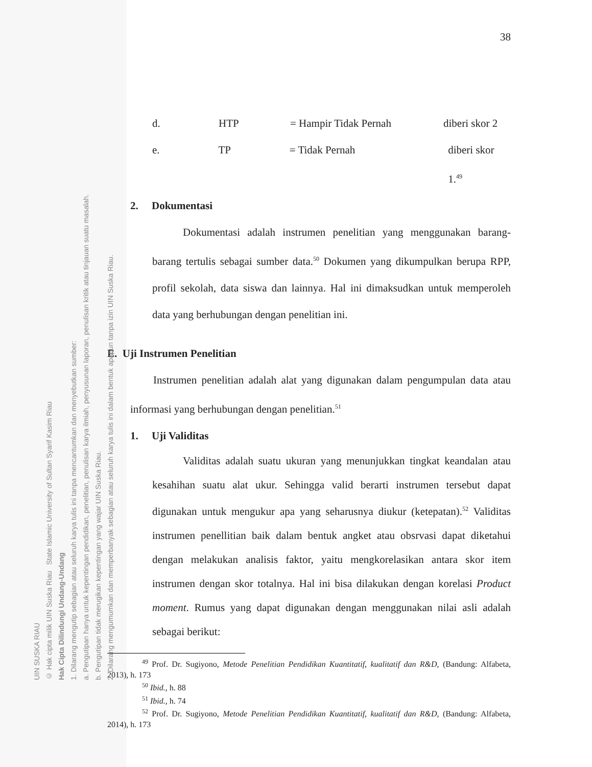38
d. HTP = Hampir Tidak Pernah diberi skor 2
e. TP = Tidak Pernah diberi skor 1.<sup>49</sup>
2. Dokumentasi
Dokumentasi adalah instrumen penelitian yang menggunakan barang-barang tertulis sebagai sumber data.<sup>50</sup> Dokumen yang dikumpulkan berupa RPP, profil sekolah, data siswa dan lainnya. Hal ini dimaksudkan untuk memperoleh data yang berhubungan dengan penelitian ini.
E. Uji Instrumen Penelitian
Instrumen penelitian adalah alat yang digunakan dalam pengumpulan data atau informasi yang berhubungan dengan penelitian.<sup>51</sup>
1. Uji Validitas
Validitas adalah suatu ukuran yang menunjukkan tingkat keandalan atau kesahihan suatu alat ukur. Sehingga valid berarti instrumen tersebut dapat digunakan untuk mengukur apa yang seharusnya diukur (ketepatan).<sup>52</sup> Validitas instrumen penellitian baik dalam bentuk angket atau obsrvasi dapat diketahui dengan melakukan analisis faktor, yaitu mengkorelasikan antara skor item instrumen dengan skor totalnya. Hal ini bisa dilakukan dengan korelasi Product moment. Rumus yang dapat digunakan dengan menggunakan nilai asli adalah sebagai berikut:
<sup>49</sup> Prof. Dr. Sugiyono, Metode Penelitian Pendidikan Kuantitatif, kualitatif dan R&D, (Bandung: Alfabeta, 2013), h. 173
<sup>50</sup> Ibid., h. 88
<sup>51</sup> Ibid., h. 74
<sup>52</sup> Prof. Dr. Sugiyono, Metode Penelitian Pendidikan Kuantitatif, kualitatif dan R&D, (Bandung: Alfabeta, 2014), h. 173
UIN SUSKA RIAU
© Hak cipta milik UIN Suska Riau State Islamic University of Sultan Syarif Kasim Riau
Hak Cipta Dilindungi Undang-Undang
1. Dilarang mengutip sebagian atau seluruh karya tulis ini tanpa mencantumkan dan menyebutkan sumber:
a. Pengutipan hanya untuk kepentingan pendidikan, penelitian, penulisan karya ilmiah, penyusunan laporan, penulisan kritik atau tinjauan suatu masalah.
b. Pengutipan tidak merugikan kepentingan yang wajar UIN Suska Riau.
2. Dilarang mengumumkan dan memperbanyak sebagian atau seluruh karya tulis ini dalam bentuk apapun tanpa izin UIN Suska Riau.